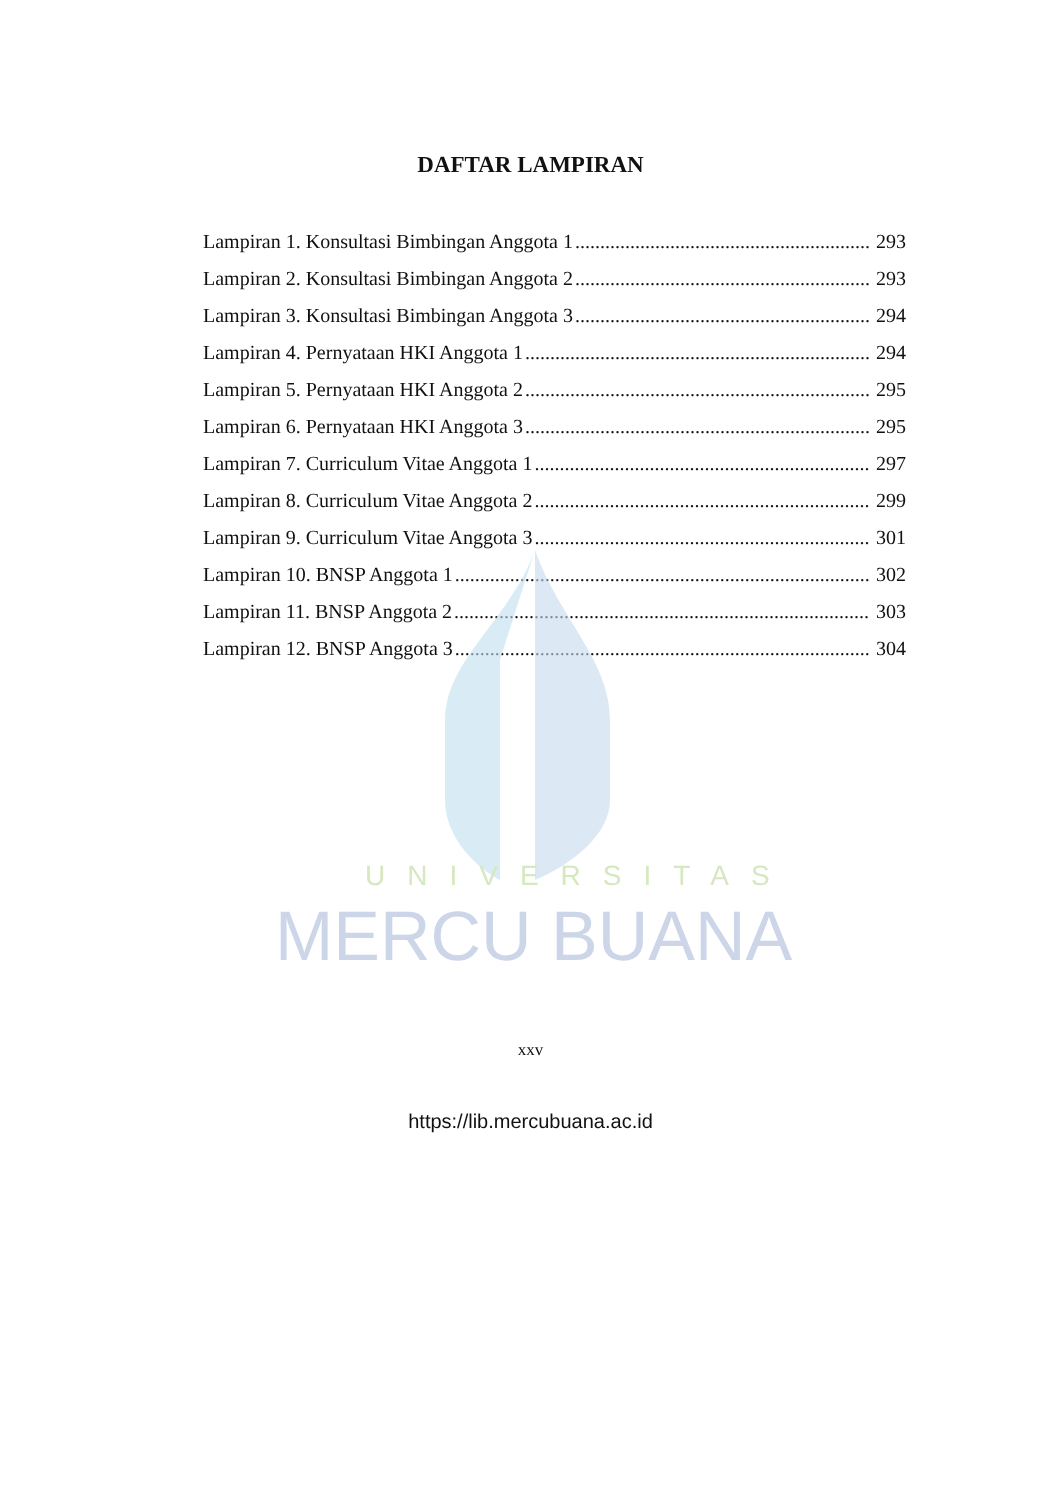UNIVERSITAS
MERCU BUANA
DAFTAR LAMPIRAN
Lampiran 1. Konsultasi Bimbingan Anggota 1 293
Lampiran 2. Konsultasi Bimbingan Anggota 2 293
Lampiran 3. Konsultasi Bimbingan Anggota 3 294
Lampiran 4. Pernyataan HKI Anggota 1 294
Lampiran 5. Pernyataan HKI Anggota 2 295
Lampiran 6. Pernyataan HKI Anggota 3 295
Lampiran 7. Curriculum Vitae Anggota 1 297
Lampiran 8. Curriculum Vitae Anggota 2 299
Lampiran 9. Curriculum Vitae Anggota 3 301
Lampiran 10. BNSP Anggota 1 302
Lampiran 11. BNSP Anggota 2 303
Lampiran 12. BNSP Anggota 3 304
xxv
https://lib.mercubuana.ac.id